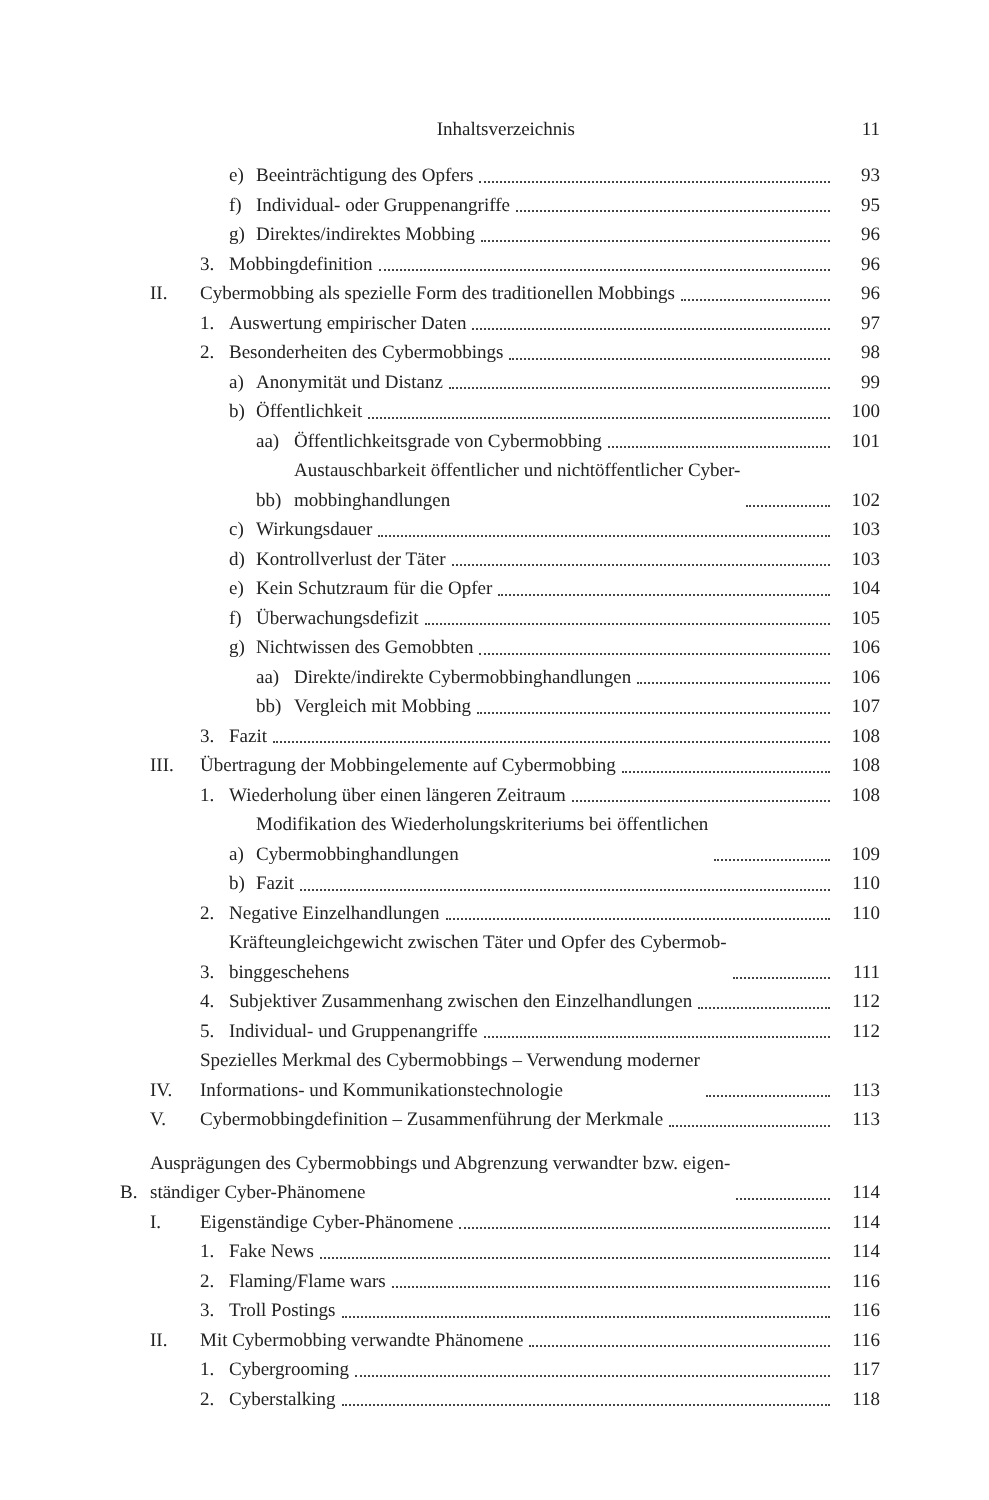Inhaltsverzeichnis 11
e) Beeinträchtigung des Opfers 93
f) Individual- oder Gruppenangriffe 95
g) Direktes/indirektes Mobbing 96
3. Mobbingdefinition 96
II. Cybermobbing als spezielle Form des traditionellen Mobbings 96
1. Auswertung empirischer Daten 97
2. Besonderheiten des Cybermobbings 98
a) Anonymität und Distanz 99
b) Öffentlichkeit 100
aa) Öffentlichkeitsgrade von Cybermobbing 101
bb) Austauschbarkeit öffentlicher und nichtöffentlicher Cyber-
mobbinghandlungen 102
c) Wirkungsdauer 103
d) Kontrollverlust der Täter 103
e) Kein Schutzraum für die Opfer 104
f) Überwachungsdefizit 105
g) Nichtwissen des Gemobbten 106
aa) Direkte/indirekte Cybermobbinghandlungen 106
bb) Vergleich mit Mobbing 107
3. Fazit 108
III. Übertragung der Mobbingelemente auf Cybermobbing 108
1. Wiederholung über einen längeren Zeitraum 108
a) Modifikation des Wiederholungskriteriums bei öffentlichen
Cybermobbinghandlungen 109
b) Fazit 110
2. Negative Einzelhandlungen 110
3. Kräfteungleichgewicht zwischen Täter und Opfer des Cybermob-
binggeschehens 111
4. Subjektiver Zusammenhang zwischen den Einzelhandlungen 112
5. Individual- und Gruppenangriffe 112
IV. Spezielles Merkmal des Cybermobbings – Verwendung moderner
Informations- und Kommunikationstechnologie 113
V. Cybermobbingdefinition – Zusammenführung der Merkmale 113
B. Ausprägungen des Cybermobbings und Abgrenzung verwandter bzw. eigen-
ständiger Cyber-Phänomene 114
I. Eigenständige Cyber-Phänomene 114
1. Fake News 114
2. Flaming/Flame wars 116
3. Troll Postings 116
II. Mit Cybermobbing verwandte Phänomene 116
1. Cybergrooming 117
2. Cyberstalking 118